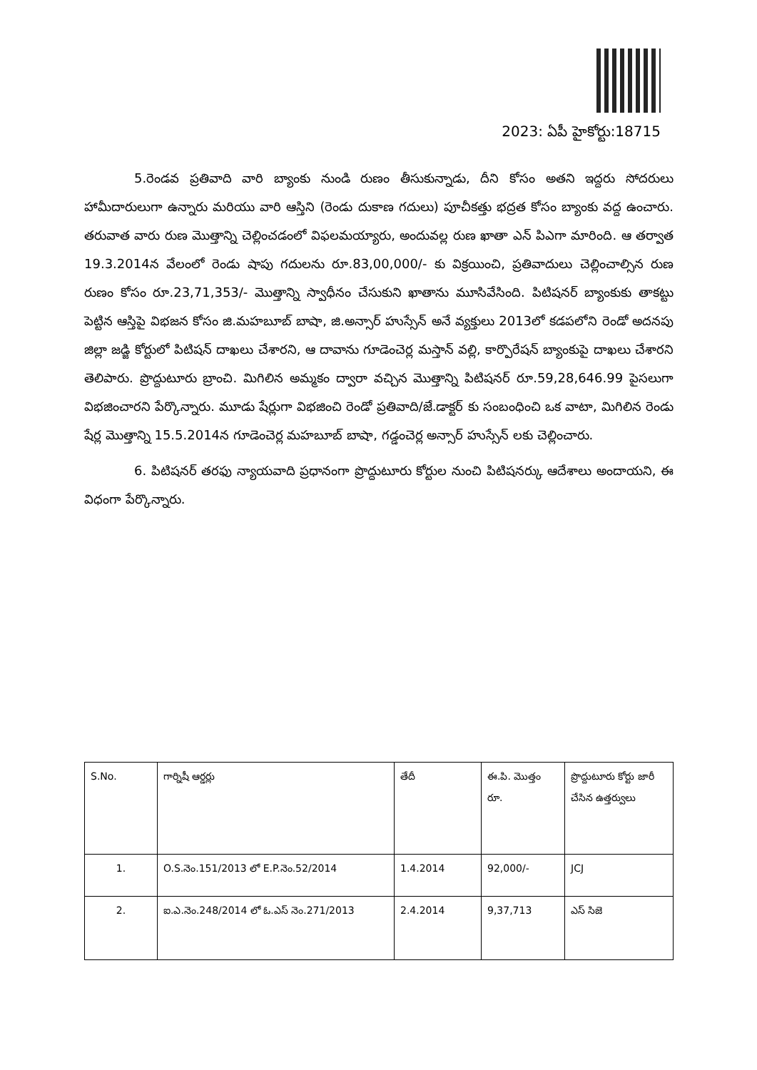2023: ఏపీ హైకోర్టు:18715
5.రెండవ ప్రతివాది వారి బ్యాంకు నుండి రుణం తీసుకున్నాడు, దీని కోసం అతని ఇద్దరు సోదరులు హామీదారులుగా ఉన్నారు మరియు వారి ఆస్తిని (రెండు దుకాణ గదులు) పూచీకత్తు భద్రత కోసం బ్యాంకు వద్ద ఉంచారు. తరువాత వారు రుణ మొత్తాన్ని చెల్లించడంలో విఫలమయ్యారు, అందువల్ల రుణ ఖాతా ఎన్ పిఎగా మారింది. ఆ తర్వాత 19.3.2014న వేలంలో రెండు షాపు గదులను రూ.83,00,000/- కు విక్రయించి, ప్రతివాదులు చెల్లించాల్సిన రుణ రుణం కోసం రూ.23,71,353/- మొత్తాన్ని స్వాధీనం చేసుకుని ఖాతాను మూసివేసింది. పిటిషనర్ బ్యాంకుకు తాకట్టు పెట్టిన ఆస్తిపై విభజన కోసం జి.మహబూబ్ బాషా, జి.అన్సార్ హుస్సేన్ అనే వ్యక్తులు 2013లో కడపలోని రెండో అదనపు జిల్లా జడ్జి కోర్టులో పిటిషన్ దాఖలు చేశారని, ఆ దావాను గూడెంచెర్ల మస్తాన్ వల్లి, కార్పొరేషన్ బ్యాంకుపై దాఖలు చేశారని తెలిపారు. ప్రొద్దుటూరు బ్రాంచి. మిగిలిన అమ్మకం ద్వారా వచ్చిన మొత్తాన్ని పిటిషనర్ రూ.59,28,646.99 పైసలుగా విభజించారని పేర్కొన్నారు. మూడు షేర్లుగా విభజించి రెండో ప్రతివాది/జే.డాక్టర్ కు సంబంధించి ఒక వాటా, మిగిలిన రెండు షేర్ల మొత్తాన్ని 15.5.2014న గూడెంచెర్ల మహబూబ్ బాషా, గడ్డంచెర్ల అన్సార్ హుస్సేన్ లకు చెల్లించారు.
6. పిటిషనర్ తరఫు న్యాయవాది ప్రధానంగా ప్రొద్దుటూరు కోర్టుల నుంచి పిటిషనర్కు ఆదేశాలు అందాయని, ఈ విధంగా పేర్కొన్నారు.
| S.No. | గార్నిషీ ఆర్డర్లు | తేదీ | ఈ.పి. మొత్తం రూ. | ప్రొద్దుటూరు కోర్టు జారీ చేసిన ఉత్తర్వులు |
| --- | --- | --- | --- | --- |
| 1. | O.S.నెం.151/2013 లో E.P.నెం.52/2014 | 1.4.2014 | 92,000/- | JCJ |
| 2. | ఐ.ఎ.నెం.248/2014 లో ఓ.ఎస్ నెం.271/2013 | 2.4.2014 | 9,37,713 | ఎస్ సిజె |